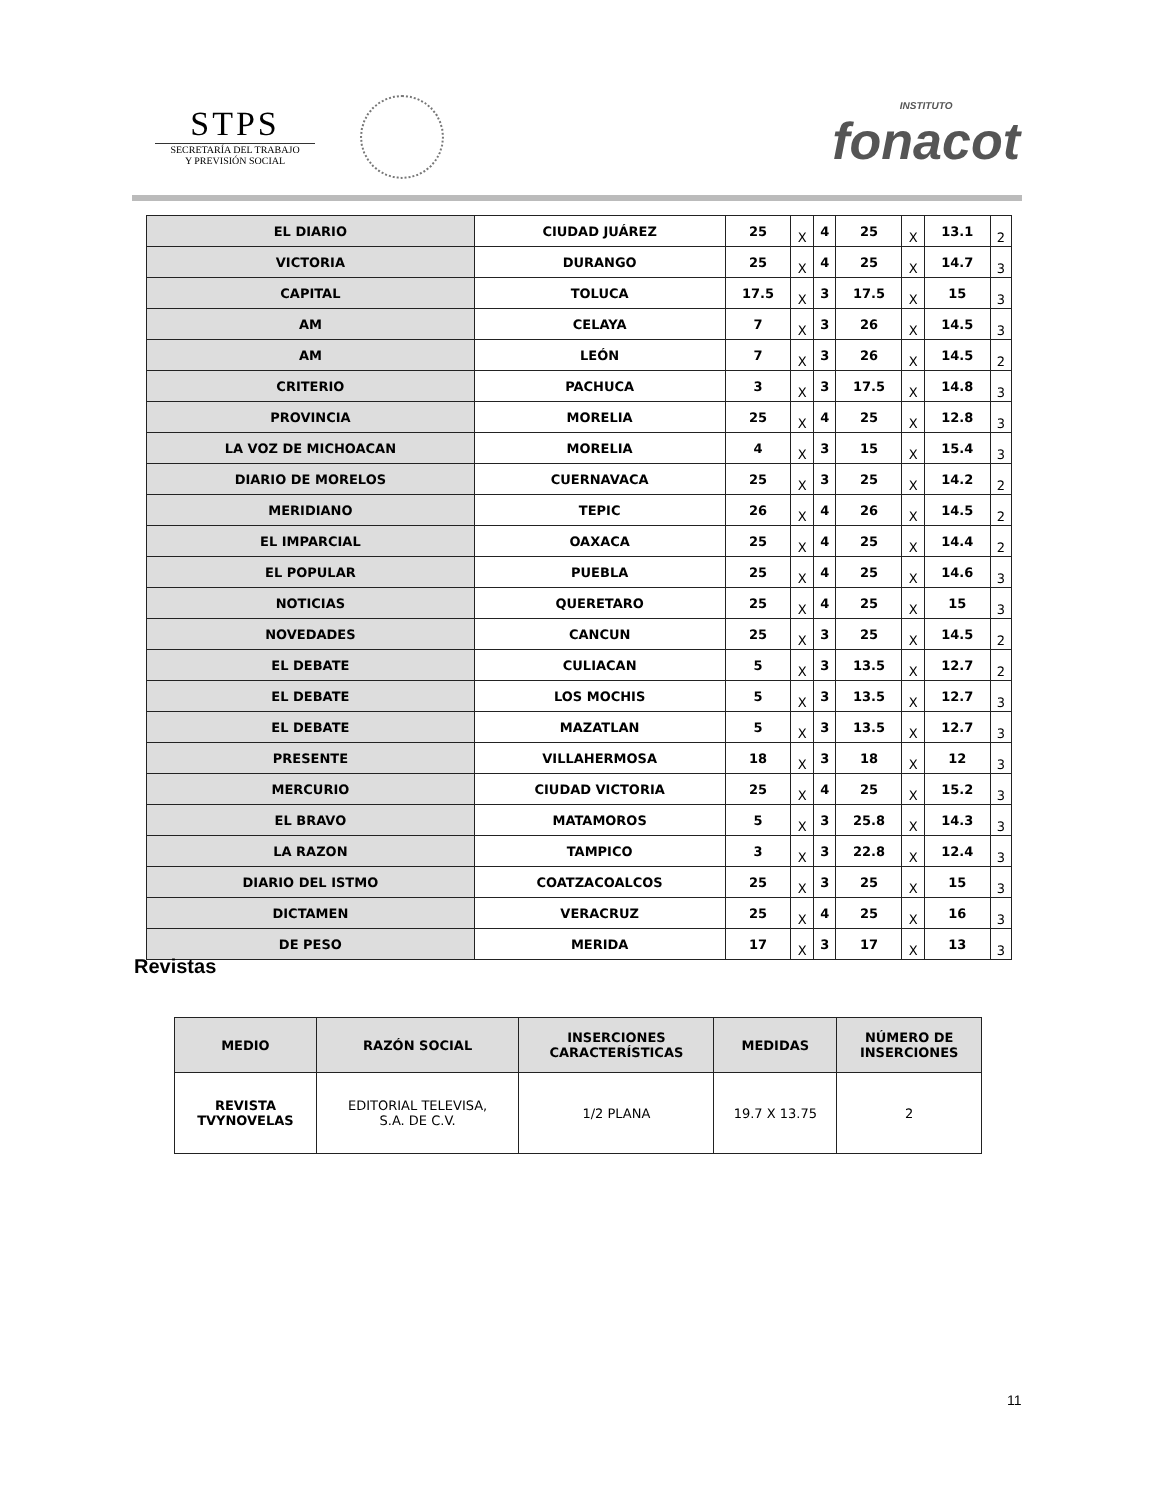STPS
SECRETARÍA DEL TRABAJO
Y PREVISIÓN SOCIAL
INSTITUTO
fonacot
| EL DIARIO | CIUDAD JUÁREZ | 25 | X | 4 | 25 | X | 13.1 | 2 |
| VICTORIA | DURANGO | 25 | X | 4 | 25 | X | 14.7 | 3 |
| CAPITAL | TOLUCA | 17.5 | X | 3 | 17.5 | X | 15 | 3 |
| AM | CELAYA | 7 | X | 3 | 26 | X | 14.5 | 3 |
| AM | LEÓN | 7 | X | 3 | 26 | X | 14.5 | 2 |
| CRITERIO | PACHUCA | 3 | X | 3 | 17.5 | X | 14.8 | 3 |
| PROVINCIA | MORELIA | 25 | X | 4 | 25 | X | 12.8 | 3 |
| LA VOZ DE MICHOACAN | MORELIA | 4 | X | 3 | 15 | X | 15.4 | 3 |
| DIARIO DE MORELOS | CUERNAVACA | 25 | X | 3 | 25 | X | 14.2 | 2 |
| MERIDIANO | TEPIC | 26 | X | 4 | 26 | X | 14.5 | 2 |
| EL IMPARCIAL | OAXACA | 25 | X | 4 | 25 | X | 14.4 | 2 |
| EL POPULAR | PUEBLA | 25 | X | 4 | 25 | X | 14.6 | 3 |
| NOTICIAS | QUERETARO | 25 | X | 4 | 25 | X | 15 | 3 |
| NOVEDADES | CANCUN | 25 | X | 3 | 25 | X | 14.5 | 2 |
| EL DEBATE | CULIACAN | 5 | X | 3 | 13.5 | X | 12.7 | 2 |
| EL DEBATE | LOS MOCHIS | 5 | X | 3 | 13.5 | X | 12.7 | 3 |
| EL DEBATE | MAZATLAN | 5 | X | 3 | 13.5 | X | 12.7 | 3 |
| PRESENTE | VILLAHERMOSA | 18 | X | 3 | 18 | X | 12 | 3 |
| MERCURIO | CIUDAD VICTORIA | 25 | X | 4 | 25 | X | 15.2 | 3 |
| EL BRAVO | MATAMOROS | 5 | X | 3 | 25.8 | X | 14.3 | 3 |
| LA RAZON | TAMPICO | 3 | X | 3 | 22.8 | X | 12.4 | 3 |
| DIARIO DEL ISTMO | COATZACOALCOS | 25 | X | 3 | 25 | X | 15 | 3 |
| DICTAMEN | VERACRUZ | 25 | X | 4 | 25 | X | 16 | 3 |
| DE PESO | MERIDA | 17 | X | 3 | 17 | X | 13 | 3 |
Revistas
| MEDIO | RAZÓN SOCIAL | INSERCIONES CARACTERÍSTICAS | MEDIDAS | NÚMERO DE INSERCIONES |
| --- | --- | --- | --- | --- |
| REVISTA TVYNOVELAS | EDITORIAL TELEVISA, S.A. DE C.V. | 1/2 PLANA | 19.7 X 13.75 | 2 |
11